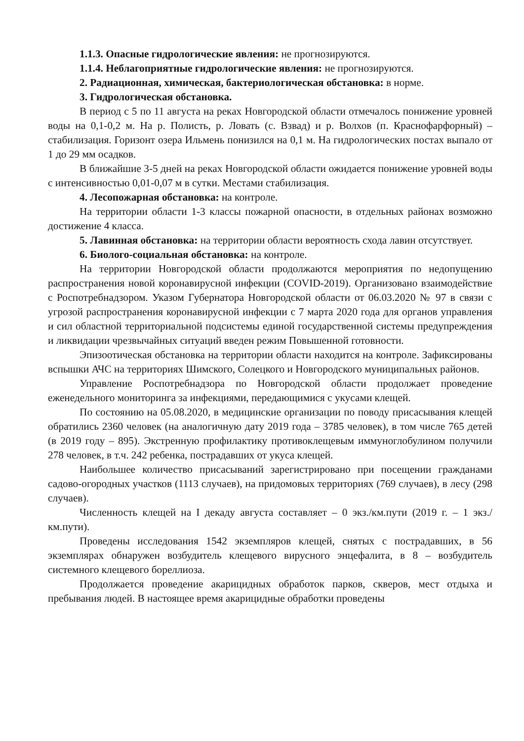1.1.3. Опасные гидрологические явления: не прогнозируются.
1.1.4. Неблагоприятные гидрологические явления: не прогнозируются.
2. Радиационная, химическая, бактериологическая обстановка: в норме.
3. Гидрологическая обстановка.
В период с 5 по 11 августа на реках Новгородской области отмечалось понижение уровней воды на 0,1-0,2 м. На р. Полисть, р. Ловать (с. Взвад) и р. Волхов (п. Краснофарфорный) – стабилизация. Горизонт озера Ильмень понизился на 0,1 м. На гидрологических постах выпало от 1 до 29 мм осадков.
В ближайшие 3-5 дней на реках Новгородской области ожидается понижение уровней воды с интенсивностью 0,01-0,07 м в сутки. Местами стабилизация.
4. Лесопожарная обстановка: на контроле.
На территории области 1-3 классы пожарной опасности, в отдельных районах возможно достижение 4 класса.
5. Лавинная обстановка: на территории области вероятность схода лавин отсутствует.
6. Биолого-социальная обстановка: на контроле.
На территории Новгородской области продолжаются мероприятия по недопущению распространения новой коронавирусной инфекции (COVID-2019). Организовано взаимодействие с Роспотребнадзором. Указом Губернатора Новгородской области от 06.03.2020 № 97 в связи с угрозой распространения коронавирусной инфекции с 7 марта 2020 года для органов управления и сил областной территориальной подсистемы единой государственной системы предупреждения и ликвидации чрезвычайных ситуаций введен режим Повышенной готовности.
Эпизоотическая обстановка на территории области находится на контроле. Зафиксированы вспышки АЧС на территориях Шимского, Солецкого и Новгородского муниципальных районов.
Управление Роспотребнадзора по Новгородской области продолжает проведение еженедельного мониторинга за инфекциями, передающимися с укусами клещей.
По состоянию на 05.08.2020, в медицинские организации по поводу присасывания клещей обратились 2360 человек (на аналогичную дату 2019 года – 3785 человек), в том числе 765 детей (в 2019 году – 895). Экстренную профилактику противоклещевым иммуноглобулином получили 278 человек, в т.ч. 242 ребенка, пострадавших от укуса клещей.
Наибольшее количество присасываний зарегистрировано при посещении гражданами садово-огородных участков (1113 случаев), на придомовых территориях (769 случаев), в лесу (298 случаев).
Численность клещей на I декаду августа составляет – 0 экз./км.пути (2019 г. – 1 экз./км.пути).
Проведены исследования 1542 экземпляров клещей, снятых с пострадавших, в 56 экземплярах обнаружен возбудитель клещевого вирусного энцефалита, в 8 – возбудитель системного клещевого бореллиоза.
Продолжается проведение акарицидных обработок парков, скверов, мест отдыха и пребывания людей. В настоящее время акарицидные обработки проведены